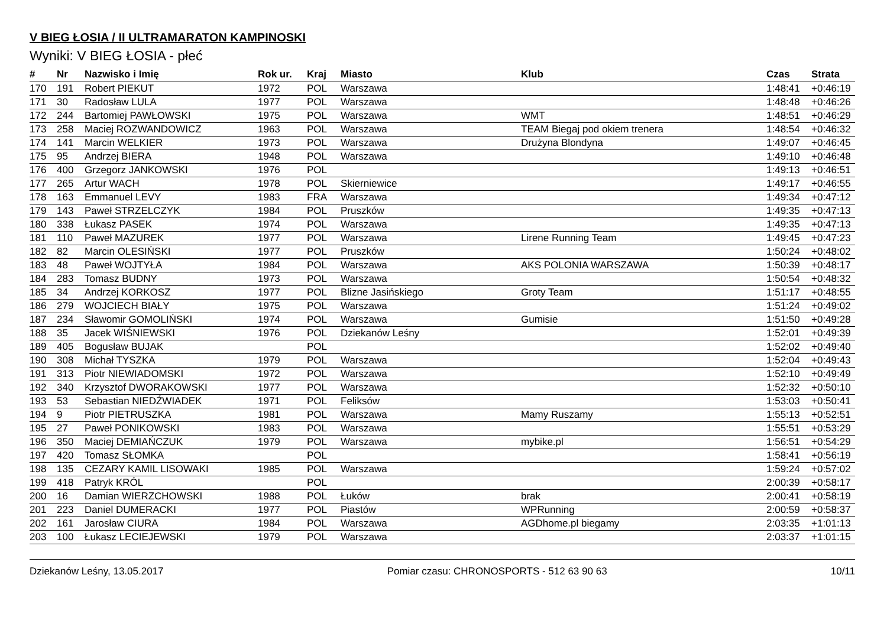V BIEG ŁOSIA / II ULTRAMARATON KAMPINOSKI
Wyniki: V BIEG ŁOSIA - płeć
| # | Nr | Nazwisko i Imię | Rok ur. | Kraj | Miasto | Klub | Czas | Strata |
| --- | --- | --- | --- | --- | --- | --- | --- | --- |
| 170 | 191 | Robert PIEKUT | 1972 | POL | Warszawa | | 1:48:41 | +0:46:19 |
| 171 | 30 | Radosław LULA | 1977 | POL | Warszawa | | 1:48:48 | +0:46:26 |
| 172 | 244 | Bartomiej PAWŁOWSKI | 1975 | POL | Warszawa | WMT | 1:48:51 | +0:46:29 |
| 173 | 258 | Maciej ROZWANDOWICZ | 1963 | POL | Warszawa | TEAM Biegaj pod okiem trenera | 1:48:54 | +0:46:32 |
| 174 | 141 | Marcin WELKIER | 1973 | POL | Warszawa | Drużyna Blondyna | 1:49:07 | +0:46:45 |
| 175 | 95 | Andrzej BIERA | 1948 | POL | Warszawa | | 1:49:10 | +0:46:48 |
| 176 | 400 | Grzegorz JANKOWSKI | 1976 | POL | | | 1:49:13 | +0:46:51 |
| 177 | 265 | Artur WACH | 1978 | POL | Skierniewice | | 1:49:17 | +0:46:55 |
| 178 | 163 | Emmanuel LEVY | 1983 | FRA | Warszawa | | 1:49:34 | +0:47:12 |
| 179 | 143 | Paweł STRZELCZYK | 1984 | POL | Pruszków | | 1:49:35 | +0:47:13 |
| 180 | 338 | Łukasz PASEK | 1974 | POL | Warszawa | | 1:49:35 | +0:47:13 |
| 181 | 110 | Paweł MAZUREK | 1977 | POL | Warszawa | Lirene Running Team | 1:49:45 | +0:47:23 |
| 182 | 82 | Marcin OLESIŃSKI | 1977 | POL | Pruszków | | 1:50:24 | +0:48:02 |
| 183 | 48 | Paweł WOJTYŁA | 1984 | POL | Warszawa | AKS POLONIA WARSZAWA | 1:50:39 | +0:48:17 |
| 184 | 283 | Tomasz BUDNY | 1973 | POL | Warszawa | | 1:50:54 | +0:48:32 |
| 185 | 34 | Andrzej KORKOSZ | 1977 | POL | Blizne Jasińskiego | Groty Team | 1:51:17 | +0:48:55 |
| 186 | 279 | WOJCIECH BIAŁY | 1975 | POL | Warszawa | | 1:51:24 | +0:49:02 |
| 187 | 234 | Sławomir GOMOLIŃSKI | 1974 | POL | Warszawa | Gumisie | 1:51:50 | +0:49:28 |
| 188 | 35 | Jacek WIŚNIEWSKI | 1976 | POL | Dziekanów Leśny | | 1:52:01 | +0:49:39 |
| 189 | 405 | Bogusław BUJAK | | POL | | | 1:52:02 | +0:49:40 |
| 190 | 308 | Michał TYSZKA | 1979 | POL | Warszawa | | 1:52:04 | +0:49:43 |
| 191 | 313 | Piotr NIEWIADOMSKI | 1972 | POL | Warszawa | | 1:52:10 | +0:49:49 |
| 192 | 340 | Krzysztof DWORAKOWSKI | 1977 | POL | Warszawa | | 1:52:32 | +0:50:10 |
| 193 | 53 | Sebastian NIEDŹWIADEK | 1971 | POL | Feliksów | | 1:53:03 | +0:50:41 |
| 194 | 9 | Piotr PIETRUSZKA | 1981 | POL | Warszawa | Mamy Ruszamy | 1:55:13 | +0:52:51 |
| 195 | 27 | Paweł PONIKOWSKI | 1983 | POL | Warszawa | | 1:55:51 | +0:53:29 |
| 196 | 350 | Maciej DEMIAŃCZUK | 1979 | POL | Warszawa | mybike.pl | 1:56:51 | +0:54:29 |
| 197 | 420 | Tomasz SŁOMKA | | POL | | | 1:58:41 | +0:56:19 |
| 198 | 135 | CEZARY KAMIL LISOWAKI | 1985 | POL | Warszawa | | 1:59:24 | +0:57:02 |
| 199 | 418 | Patryk KRÓL | | POL | | | 2:00:39 | +0:58:17 |
| 200 | 16 | Damian WIERZCHOWSKI | 1988 | POL | Łuków | brak | 2:00:41 | +0:58:19 |
| 201 | 223 | Daniel DUMERACKI | 1977 | POL | Piastów | WPRunning | 2:00:59 | +0:58:37 |
| 202 | 161 | Jarosław CIURA | 1984 | POL | Warszawa | AGDhome.pl biegamy | 2:03:35 | +1:01:13 |
| 203 | 100 | Łukasz LECIEJEWSKI | 1979 | POL | Warszawa | | 2:03:37 | +1:01:15 |
Dziekanów Leśny, 13.05.2017 Pomiar czasu: CHRONOSPORTS - 512 63 90 63 10/11